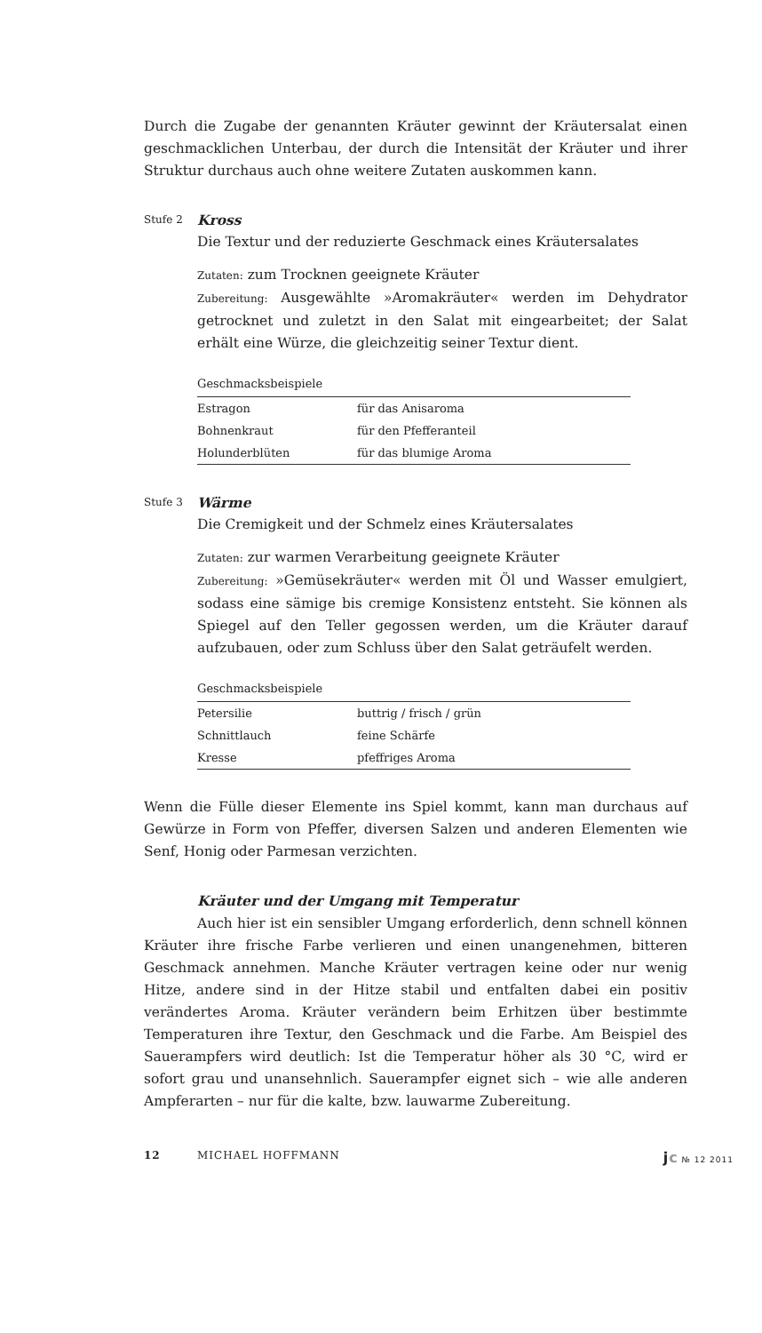Durch die Zugabe der genannten Kräuter gewinnt der Kräutersalat einen geschmacklichen Unterbau, der durch die Intensität der Kräuter und ihrer Struktur durchaus auch ohne weitere Zutaten auskommen kann.
Stufe 2
Kross
Die Textur und der reduzierte Geschmack eines Kräutersalates
Zutaten: zum Trocknen geeignete Kräuter
Zubereitung: Ausgewählte »Aromakräuter« werden im Dehydrator getrocknet und zuletzt in den Salat mit eingearbeitet; der Salat erhält eine Würze, die gleichzeitig seiner Textur dient.
| Geschmacksbeispiele | |
| --- | --- |
| Estragon | für das Anisaroma |
| Bohnenkraut | für den Pfefferanteil |
| Holunderblüten | für das blumige Aroma |
Stufe 3
Wärme
Die Cremigkeit und der Schmelz eines Kräutersalates
Zutaten: zur warmen Verarbeitung geeignete Kräuter
Zubereitung: »Gemüsekräuter« werden mit Öl und Wasser emulgiert, sodass eine sämige bis cremige Konsistenz entsteht. Sie können als Spiegel auf den Teller gegossen werden, um die Kräuter darauf aufzubauen, oder zum Schluss über den Salat geträufelt werden.
| Geschmacksbeispiele | |
| --- | --- |
| Petersilie | buttrig / frisch / grün |
| Schnittlauch | feine Schärfe |
| Kresse | pfeffriges Aroma |
Wenn die Fülle dieser Elemente ins Spiel kommt, kann man durchaus auf Gewürze in Form von Pfeffer, diversen Salzen und anderen Elementen wie Senf, Honig oder Parmesan verzichten.
Kräuter und der Umgang mit Temperatur
Auch hier ist ein sensibler Umgang erforderlich, denn schnell können Kräuter ihre frische Farbe verlieren und einen unangenehmen, bitteren Geschmack annehmen. Manche Kräuter vertragen keine oder nur wenig Hitze, andere sind in der Hitze stabil und entfalten dabei ein positiv verändertes Aroma. Kräuter verändern beim Erhitzen über bestimmte Temperaturen ihre Textur, den Geschmack und die Farbe. Am Beispiel des Sauerampfers wird deutlich: Ist die Temperatur höher als 30 °C, wird er sofort grau und unansehnlich. Sauerampfer eignet sich – wie alle anderen Ampferarten – nur für die kalte, bzw. lauwarme Zubereitung.
12 MICHAEL HOFFMANN jc № 12 2011